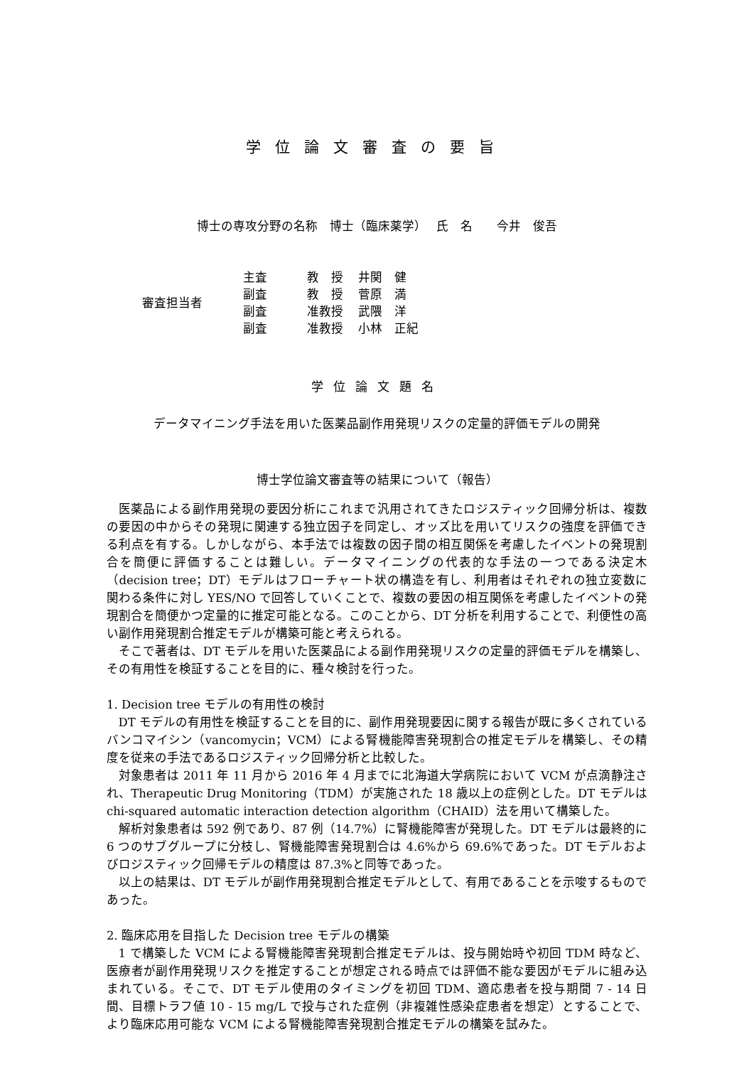学位論文審査の要旨
博士の専攻分野の名称　博士（臨床薬学）　 氏　名　　今井　俊吾
| 審査担当者 | 主査 | 教 授 | 井関 健 |
| | 副査 | 教 授 | 菅原 満 |
| | 副査 | 准教授 | 武隈 洋 |
| | 副査 | 准教授 | 小林 正紀 |
学位論文題名
データマイニング手法を用いた医薬品副作用発現リスクの定量的評価モデルの開発
博士学位論文審査等の結果について（報告）
医薬品による副作用発現の要因分析にこれまで汎用されてきたロジスティック回帰分析は、複数の要因の中からその発現に関連する独立因子を同定し、オッズ比を用いてリスクの強度を評価できる利点を有する。しかしながら、本手法では複数の因子間の相互関係を考慮したイベントの発現割合を簡便に評価することは難しい。データマイニングの代表的な手法の一つである決定木（decision tree；DT）モデルはフローチャート状の構造を有し、利用者はそれぞれの独立変数に関わる条件に対し YES/NO で回答していくことで、複数の要因の相互関係を考慮したイベントの発現割合を簡便かつ定量的に推定可能となる。このことから、DT 分析を利用することで、利便性の高い副作用発現割合推定モデルが構築可能と考えられる。
そこで著者は、DT モデルを用いた医薬品による副作用発現リスクの定量的評価モデルを構築し、その有用性を検証することを目的に、種々検討を行った。
1. Decision tree モデルの有用性の検討
DT モデルの有用性を検証することを目的に、副作用発現要因に関する報告が既に多くされているバンコマイシン（vancomycin；VCM）による腎機能障害発現割合の推定モデルを構築し、その精度を従来の手法であるロジスティック回帰分析と比較した。
対象患者は 2011 年 11 月から 2016 年 4 月までに北海道大学病院において VCM が点滴静注され、Therapeutic Drug Monitoring（TDM）が実施された 18 歳以上の症例とした。DT モデルは chi-squared automatic interaction detection algorithm（CHAID）法を用いて構築した。
解析対象患者は 592 例であり、87 例（14.7%）に腎機能障害が発現した。DT モデルは最終的に 6 つのサブグループに分枝し、腎機能障害発現割合は 4.6%から 69.6%であった。DT モデルおよびロジスティック回帰モデルの精度は 87.3%と同等であった。
以上の結果は、DT モデルが副作用発現割合推定モデルとして、有用であることを示唆するものであった。
2. 臨床応用を目指した Decision tree モデルの構築
1 で構築した VCM による腎機能障害発現割合推定モデルは、投与開始時や初回 TDM 時など、医療者が副作用発現リスクを推定することが想定される時点では評価不能な要因がモデルに組み込まれている。そこで、DT モデル使用のタイミングを初回 TDM、適応患者を投与期間 7 - 14 日間、目標トラフ値 10 - 15 mg/L で投与された症例（非複雑性感染症患者を想定）とすることで、より臨床応用可能な VCM による腎機能障害発現割合推定モデルの構築を試みた。